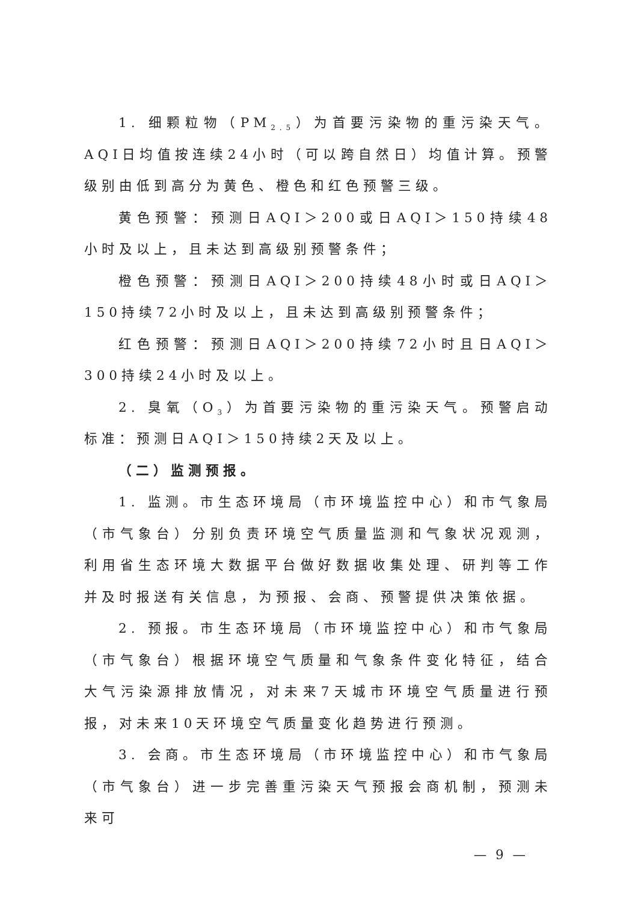1. 细颗粒物（PM<sub>2.5</sub>）为首要污染物的重污染天气。AQI日均值按连续24小时（可以跨自然日）均值计算。预警级别由低到高分为黄色、橙色和红色预警三级。
黄色预警：预测日AQI＞200或日AQI＞150持续48小时及以上，且未达到高级别预警条件；
橙色预警：预测日AQI＞200持续48小时或日AQI＞150持续72小时及以上，且未达到高级别预警条件；
红色预警：预测日AQI＞200持续72小时且日AQI＞300持续24小时及以上。
2. 臭氧（O<sub>3</sub>）为首要污染物的重污染天气。预警启动标准：预测日AQI＞150持续2天及以上。
（二）监测预报。
1. 监测。市生态环境局（市环境监控中心）和市气象局（市气象台）分别负责环境空气质量监测和气象状况观测，利用省生态环境大数据平台做好数据收集处理、研判等工作并及时报送有关信息，为预报、会商、预警提供决策依据。
2. 预报。市生态环境局（市环境监控中心）和市气象局（市气象台）根据环境空气质量和气象条件变化特征，结合大气污染源排放情况，对未来7天城市环境空气质量进行预报，对未来10天环境空气质量变化趋势进行预测。
3. 会商。市生态环境局（市环境监控中心）和市气象局（市气象台）进一步完善重污染天气预报会商机制，预测未来可
— 9 —